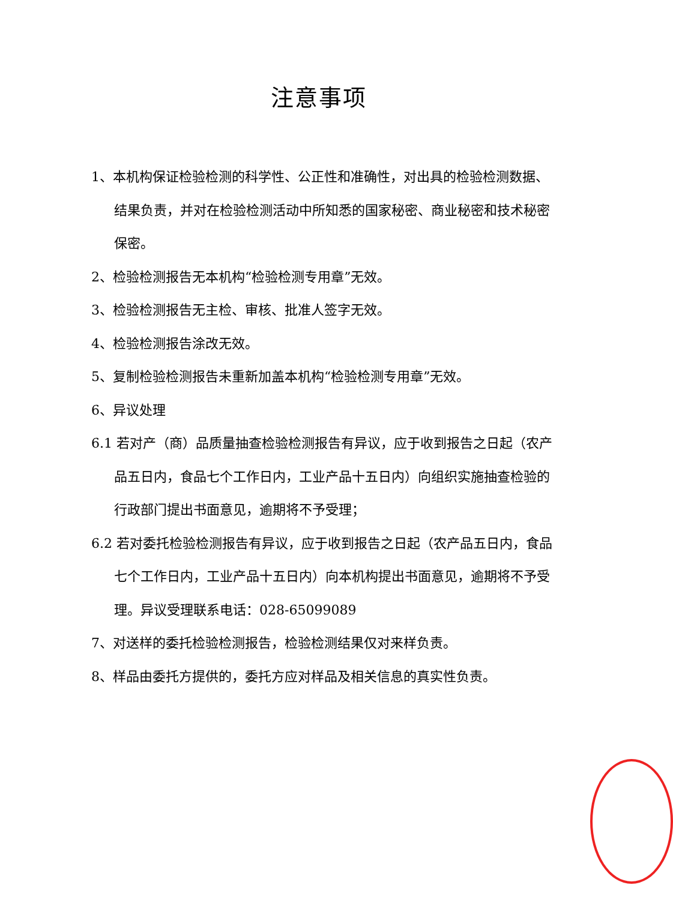注意事项
1、本机构保证检验检测的科学性、公正性和准确性，对出具的检验检测数据、结果负责，并对在检验检测活动中所知悉的国家秘密、商业秘密和技术秘密保密。
2、检验检测报告无本机构“检验检测专用章”无效。
3、检验检测报告无主检、审核、批准人签字无效。
4、检验检测报告涂改无效。
5、复制检验检测报告未重新加盖本机构“检验检测专用章”无效。
6、异议处理
6.1 若对产（商）品质量抽查检验检测报告有异议，应于收到报告之日起（农产品五日内，食品七个工作日内，工业产品十五日内）向组织实施抽查检验的行政部门提出书面意见，逾期将不予受理；
6.2 若对委托检验检测报告有异议，应于收到报告之日起（农产品五日内，食品七个工作日内，工业产品十五日内）向本机构提出书面意见，逾期将不予受理。异议受理联系电话：028-65099089
7、对送样的委托检验检测报告，检验检测结果仅对来样负责。
8、样品由委托方提供的，委托方应对样品及相关信息的真实性负责。